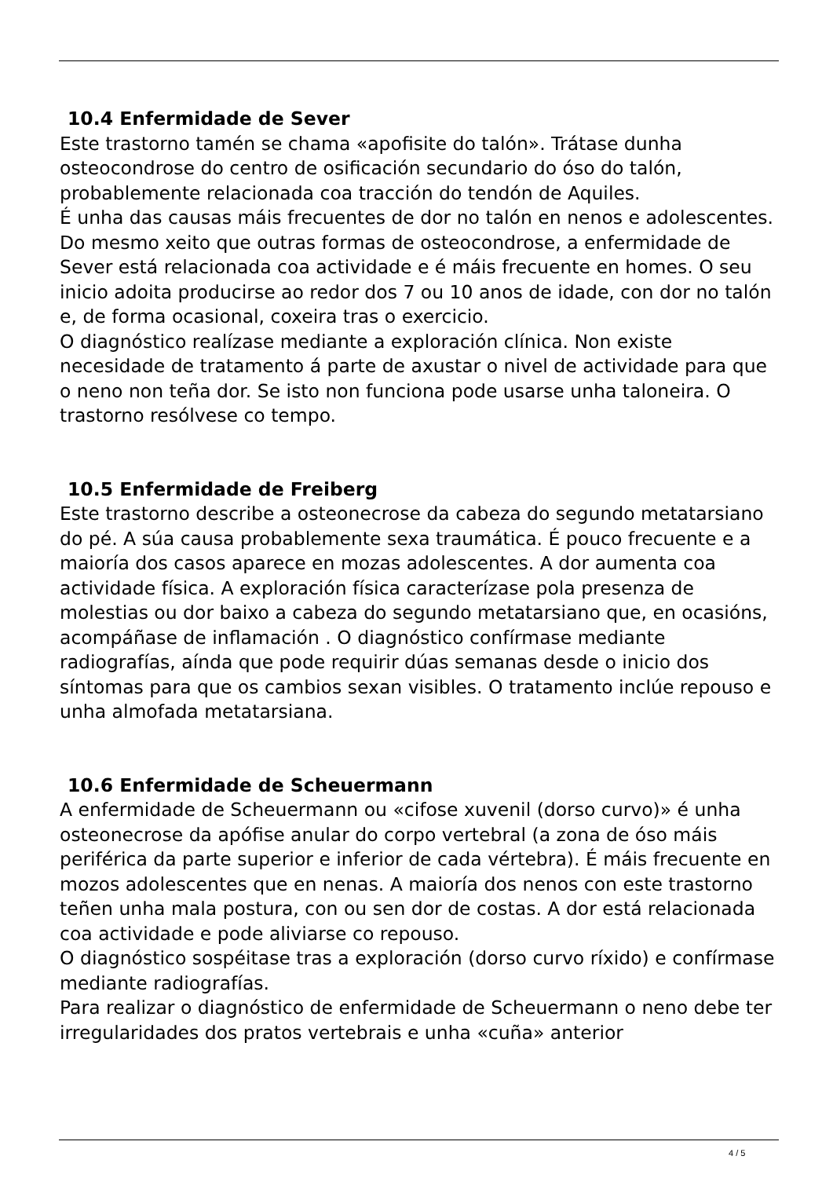10.4 Enfermidade de Sever
Este trastorno tamén se chama «apofisite do talón». Trátase dunha osteocondrose do centro de osificación secundario do óso do talón, probablemente relacionada coa tracción do tendón de Aquiles.
É unha das causas máis frecuentes de dor no talón en nenos e adolescentes. Do mesmo xeito que outras formas de osteocondrose, a enfermidade de Sever está relacionada coa actividade e é máis frecuente en homes. O seu inicio adoita producirse ao redor dos 7 ou 10 anos de idade, con dor no talón e, de forma ocasional, coxeira tras o exercicio.
O diagnóstico realízase mediante a exploración clínica. Non existe necesidade de tratamento á parte de axustar o nivel de actividade para que o neno non teña dor. Se isto non funciona pode usarse unha taloneira. O trastorno resólvese co tempo.
10.5 Enfermidade de Freiberg
Este trastorno describe a osteonecrose da cabeza do segundo metatarsiano do pé. A súa causa probablemente sexa traumática. É pouco frecuente e a maioría dos casos aparece en mozas adolescentes. A dor aumenta coa actividade física. A exploración física caracterízase pola presenza de molestias ou dor baixo a cabeza do segundo metatarsiano que, en ocasións, acompáñase de inflamación . O diagnóstico confírmase mediante radiografías, aínda que pode requirir dúas semanas desde o inicio dos síntomas para que os cambios sexan visibles. O tratamento inclúe repouso e unha almofada metatarsiana.
10.6 Enfermidade de Scheuermann
A enfermidade de Scheuermann ou «cifose xuvenil (dorso curvo)» é unha osteonecrose da apófise anular do corpo vertebral (a zona de óso máis periférica da parte superior e inferior de cada vértebra). É máis frecuente en mozos adolescentes que en nenas. A maioría dos nenos con este trastorno teñen unha mala postura, con ou sen dor de costas. A dor está relacionada coa actividade e pode aliviarse co repouso.
O diagnóstico sospéitase tras a exploración (dorso curvo ríxido) e confírmase mediante radiografías.
Para realizar o diagnóstico de enfermidade de Scheuermann o neno debe ter irregularidades dos pratos vertebrais e unha «cuña» anterior
4 / 5